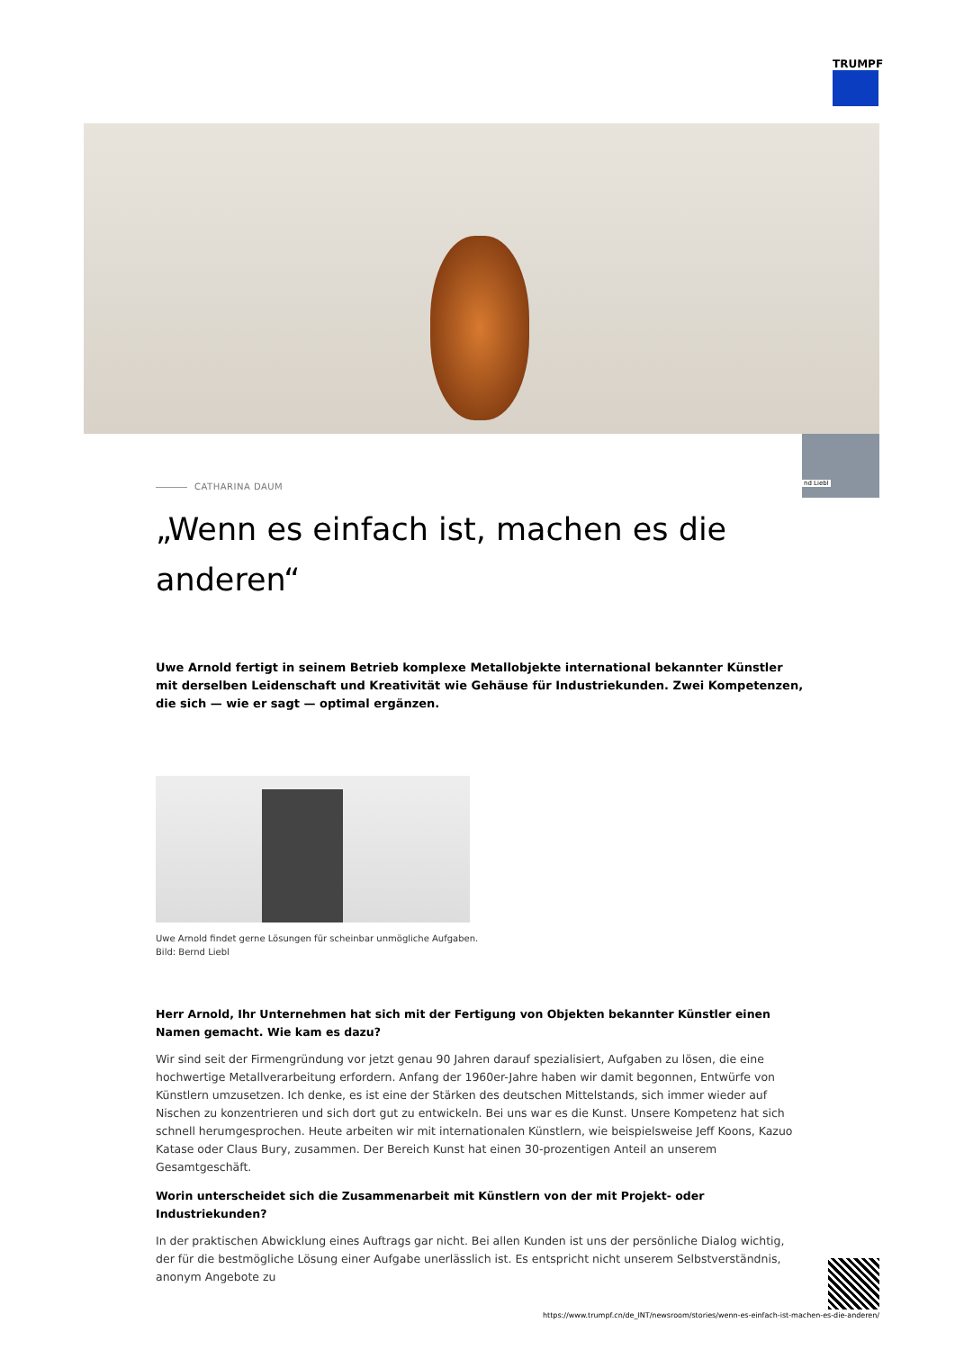TRUMPF
nd Liebl
CATHARINA DAUM
„Wenn es einfach ist, machen es die anderen“
Uwe Arnold fertigt in seinem Betrieb komplexe Metallobjekte international bekannter Künstler mit derselben Leidenschaft und Kreativität wie Gehäuse für Industriekunden. Zwei Kompetenzen, die sich — wie er sagt — optimal ergänzen.
Uwe Arnold findet gerne Lösungen für scheinbar unmögliche Aufgaben.
Bild: Bernd Liebl
Herr Arnold, Ihr Unternehmen hat sich mit der Fertigung von Objekten bekannter Künstler einen Namen gemacht. Wie kam es dazu?
Wir sind seit der Firmengründung vor jetzt genau 90 Jahren darauf spezialisiert, Aufgaben zu lösen, die eine hochwertige Metallverarbeitung erfordern. Anfang der 1960er-Jahre haben wir damit begonnen, Entwürfe von Künstlern umzusetzen. Ich denke, es ist eine der Stärken des deutschen Mittelstands, sich immer wieder auf Nischen zu konzentrieren und sich dort gut zu entwickeln. Bei uns war es die Kunst. Unsere Kompetenz hat sich schnell herumgesprochen. Heute arbeiten wir mit internationalen Künstlern, wie beispielsweise Jeff Koons, Kazuo Katase oder Claus Bury, zusammen. Der Bereich Kunst hat einen 30-prozentigen Anteil an unserem Gesamtgeschäft.
Worin unterscheidet sich die Zusammenarbeit mit Künstlern von der mit Projekt- oder Industriekunden?
In der praktischen Abwicklung eines Auftrags gar nicht. Bei allen Kunden ist uns der persönliche Dialog wichtig, der für die bestmögliche Lösung einer Aufgabe unerlässlich ist. Es entspricht nicht unserem Selbstverständnis, anonym Angebote zu
https://www.trumpf.cn/de_INT/newsroom/stories/wenn-es-einfach-ist-machen-es-die-anderen/